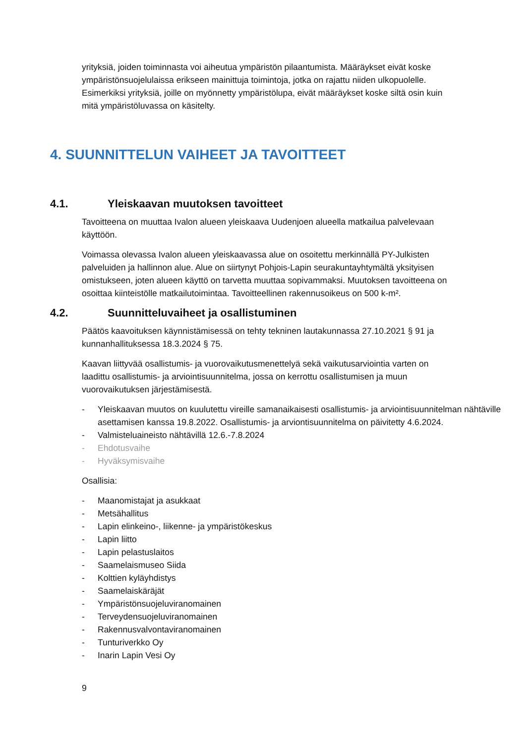yrityksiä, joiden toiminnasta voi aiheutua ympäristön pilaantumista. Määräykset eivät koske ympäristönsuojelulaissa erikseen mainittuja toimintoja, jotka on rajattu niiden ulkopuolelle. Esimerkiksi yrityksiä, joille on myönnetty ympäristölupa, eivät määräykset koske siltä osin kuin mitä ympäristöluvassa on käsitelty.
4. SUUNNITTELUN VAIHEET JA TAVOITTEET
4.1. Yleiskaavan muutoksen tavoitteet
Tavoitteena on muuttaa Ivalon alueen yleiskaava Uudenjoen alueella matkailua palvelevaan käyttöön.
Voimassa olevassa Ivalon alueen yleiskaavassa alue on osoitettu merkinnällä PY-Julkisten palveluiden ja hallinnon alue. Alue on siirtynyt Pohjois-Lapin seurakuntayhtymältä yksityisen omistukseen, joten alueen käyttö on tarvetta muuttaa sopivammaksi. Muutoksen tavoitteena on osoittaa kiinteistölle matkailutoimintaa. Tavoitteellinen rakennusoikeus on 500 k-m².
4.2. Suunnitteluvaiheet ja osallistuminen
Päätös kaavoituksen käynnistämisessä on tehty tekninen lautakunnassa 27.10.2021 § 91 ja kunnanhallituksessa 18.3.2024 § 75.
Kaavan liittyvää osallistumis- ja vuorovaikutusmenettelyä sekä vaikutusarviointia varten on laadittu osallistumis- ja arviointisuunnitelma, jossa on kerrottu osallistumisen ja muun vuorovaikutuksen järjestämisestä.
- Yleiskaavan muutos on kuulutettu vireille samanaikaisesti osallistumis- ja arviointisuunnitelman nähtäville asettamisen kanssa 19.8.2022. Osallistumis- ja arviontisuunnitelma on päivitetty 4.6.2024.
- Valmisteluaineisto nähtävillä 12.6.-7.8.2024
- Ehdotusvaihe
- Hyväksymisvaihe
Osallisia:
- Maanomistajat ja asukkaat
- Metsähallitus
- Lapin elinkeino-, liikenne- ja ympäristökeskus
- Lapin liitto
- Lapin pelastuslaitos
- Saamelaismuseo Siida
- Kolttien kyläyhdistys
- Saamelaiskäräjät
- Ympäristönsuojeluviranomainen
- Terveydensuojeluviranomainen
- Rakennusvalvontaviranomainen
- Tunturiverkko Oy
- Inarin Lapin Vesi Oy
9